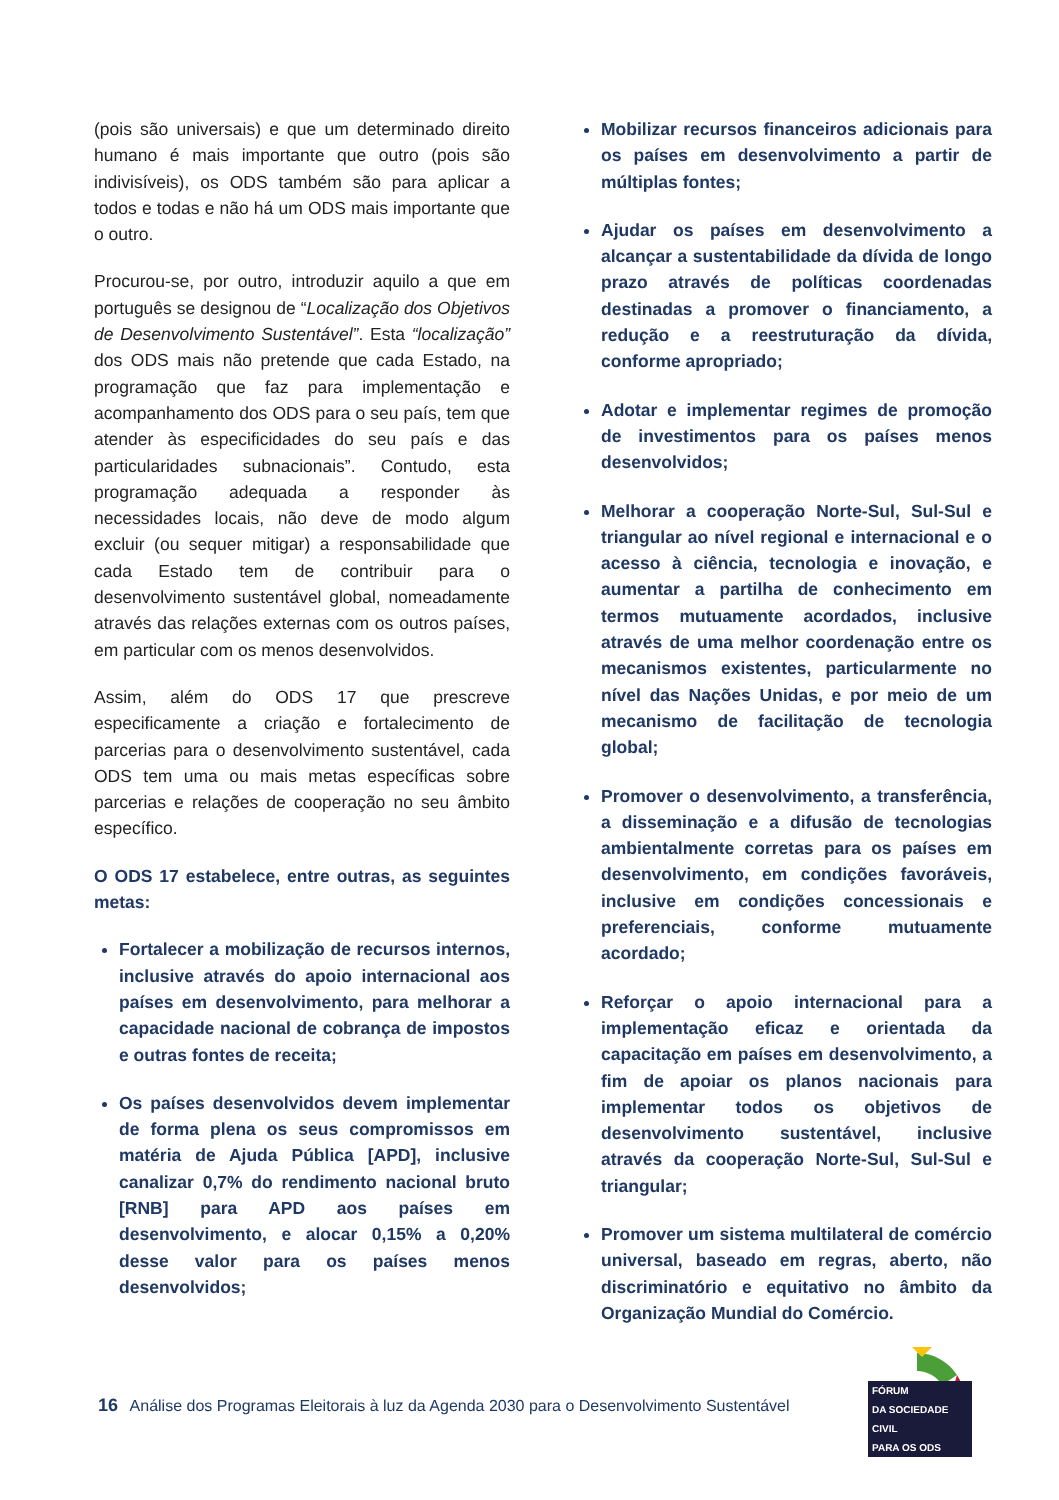(pois são universais) e que um determinado direito humano é mais importante que outro (pois são indivisíveis), os ODS também são para aplicar a todos e todas e não há um ODS mais importante que o outro.
Procurou-se, por outro, introduzir aquilo a que em português se designou de “Localização dos Objetivos de Desenvolvimento Sustentável”. Esta “localização” dos ODS mais não pretende que cada Estado, na programação que faz para implementação e acompanhamento dos ODS para o seu país, tem que atender às especificidades do seu país e das particularidades subnacionais”. Contudo, esta programação adequada a responder às necessidades locais, não deve de modo algum excluir (ou sequer mitigar) a responsabilidade que cada Estado tem de contribuir para o desenvolvimento sustentável global, nomeadamente através das relações externas com os outros países, em particular com os menos desenvolvidos.
Assim, além do ODS 17 que prescreve especificamente a criação e fortalecimento de parcerias para o desenvolvimento sustentável, cada ODS tem uma ou mais metas específicas sobre parcerias e relações de cooperação no seu âmbito específico.
O ODS 17 estabelece, entre outras, as seguintes metas:
Fortalecer a mobilização de recursos internos, inclusive através do apoio internacional aos países em desenvolvimento, para melhorar a capacidade nacional de cobrança de impostos e outras fontes de receita;
Os países desenvolvidos devem implementar de forma plena os seus compromissos em matéria de Ajuda Pública [APD], inclusive canalizar 0,7% do rendimento nacional bruto [RNB] para APD aos países em desenvolvimento, e alocar 0,15% a 0,20% desse valor para os países menos desenvolvidos;
Mobilizar recursos financeiros adicionais para os países em desenvolvimento a partir de múltiplas fontes;
Ajudar os países em desenvolvimento a alcançar a sustentabilidade da dívida de longo prazo através de políticas coordenadas destinadas a promover o financiamento, a redução e a reestruturação da dívida, conforme apropriado;
Adotar e implementar regimes de promoção de investimentos para os países menos desenvolvidos;
Melhorar a cooperação Norte-Sul, Sul-Sul e triangular ao nível regional e internacional e o acesso à ciência, tecnologia e inovação, e aumentar a partilha de conhecimento em termos mutuamente acordados, inclusive através de uma melhor coordenação entre os mecanismos existentes, particularmente no nível das Nações Unidas, e por meio de um mecanismo de facilitação de tecnologia global;
Promover o desenvolvimento, a transferência, a disseminação e a difusão de tecnologias ambientalmente corretas para os países em desenvolvimento, em condições favoráveis, inclusive em condições concessionais e preferenciais, conforme mutuamente acordado;
Reforçar o apoio internacional para a implementação eficaz e orientada da capacitação em países em desenvolvimento, a fim de apoiar os planos nacionais para implementar todos os objetivos de desenvolvimento sustentável, inclusive através da cooperação Norte-Sul, Sul-Sul e triangular;
Promover um sistema multilateral de comércio universal, baseado em regras, aberto, não discriminatório e equitativo no âmbito da Organização Mundial do Comércio.
16 Análise dos Programas Eleitorais à luz da Agenda 2030 para o Desenvolvimento Sustentável
FÓRUM
DA SOCIEDADE CIVIL
PARA OS ODS